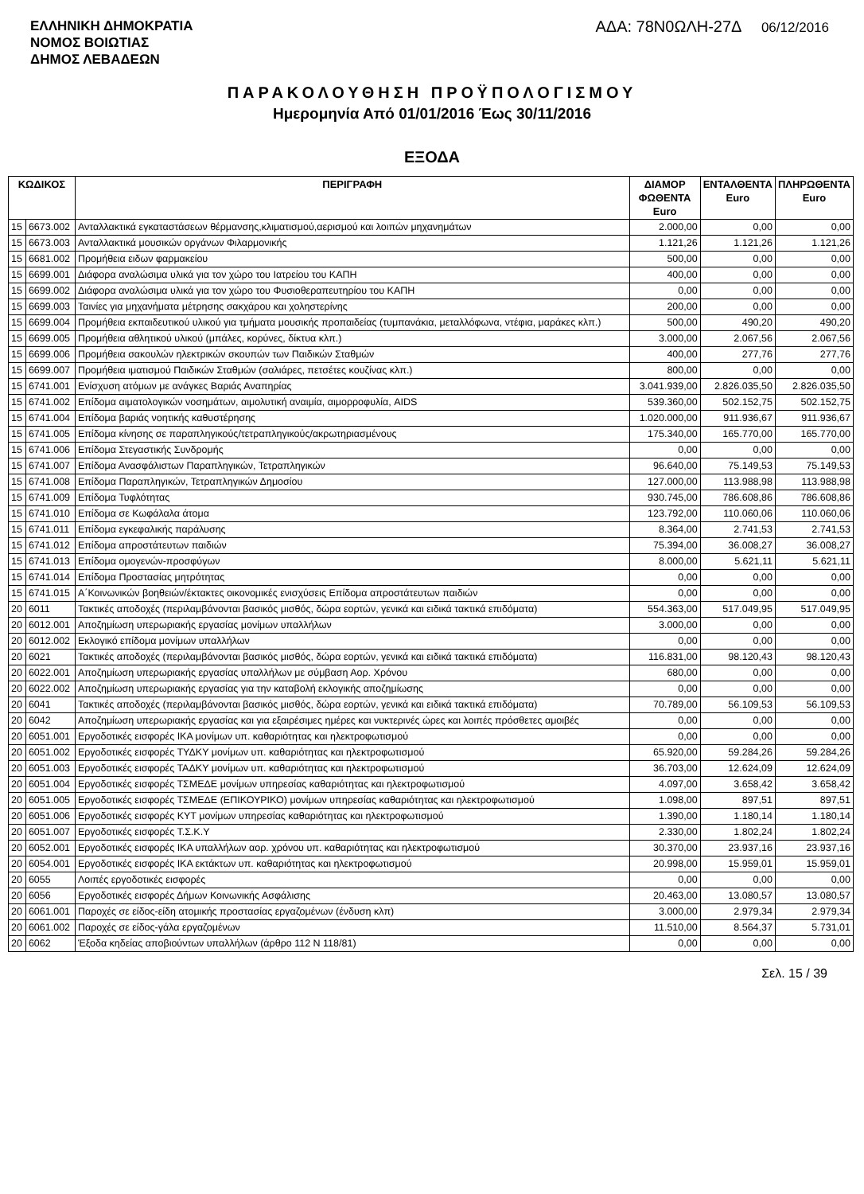ΕΛΛΗΝΙΚΗ ΔΗΜΟΚΡΑΤΙΑ
ΝΟΜΟΣ ΒΟΙΩΤΙΑΣ
ΔΗΜΟΣ ΛΕΒΑΔΕΩΝ
ΑΔΑ: 78Ν0ΩΛΗ-27Δ 06/12/2016
ΠΑΡΑΚΟΛΟΥΘΗΣΗ ΠΡΟΫΠΟΛΟΓΙΣΜΟΥ
Ημερομηνία Από 01/01/2016 Έως 30/11/2016
ΕΞΟΔΑ
| ΚΩΔΙΚΟΣ | | ΠΕΡΙΓΡΑΦΗ | ΔΙΑΜΟΡ ΦΩΘΕΝΤΑ Euro | ΕΝΤΑΛΘΕΝΤΑ Euro | ΠΛΗΡΩΘΕΝΤΑ Euro |
| --- | --- | --- | --- | --- | --- |
| 15 | 6673.002 | Ανταλλακτικά εγκαταστάσεων θέρμανσης,κλιματισμού,αερισμού και λοιπών μηχανημάτων | 2.000,00 | 0,00 | 0,00 |
| 15 | 6673.003 | Ανταλλακτικά μουσικών οργάνων Φιλαρμονικής | 1.121,26 | 1.121,26 | 1.121,26 |
| 15 | 6681.002 | Προμήθεια ειδων φαρμακείου | 500,00 | 0,00 | 0,00 |
| 15 | 6699.001 | Διάφορα αναλώσιμα υλικά για τον χώρο του Ιατρείου του ΚΑΠΗ | 400,00 | 0,00 | 0,00 |
| 15 | 6699.002 | Διάφορα αναλώσιμα υλικά για τον χώρο του Φυσιοθεραπευτηρίου του ΚΑΠΗ | 0,00 | 0,00 | 0,00 |
| 15 | 6699.003 | Ταινίες για μηχανήματα μέτρησης σακχάρου και χολη­στερίνης | 200,00 | 0,00 | 0,00 |
| 15 | 6699.004 | Προμήθεια εκπαιδευτικού υλικού για τμήματα μουσικής προπαιδείας (τυμπανάκια, μεταλλόφωνα, ντέφια, μαράκες κλπ.) | 500,00 | 490,20 | 490,20 |
| 15 | 6699.005 | Προμήθεια αθλητικού υλικού (μπάλες, κορύνες, δίκτυα κλπ.) | 3.000,00 | 2.067,56 | 2.067,56 |
| 15 | 6699.006 | Προμήθεια σακουλών ηλεκτρικών σκουπών των Παιδικών Σταθμών | 400,00 | 277,76 | 277,76 |
| 15 | 6699.007 | Προμήθεια ιματισμού Παιδικών Σταθμών (σαλιάρες, πετσέτες κουζίνας κλπ.) | 800,00 | 0,00 | 0,00 |
| 15 | 6741.001 | Ενίσχυση ατόμων με ανάγκες Βαριάς Αναπηρίας | 3.041.939,00 | 2.826.035,50 | 2.826.035,50 |
| 15 | 6741.002 | Επίδομα αιματολογικών νοσημάτων, αιμολυτική αναιμία, αιμορροφυλία, AIDS | 539.360,00 | 502.152,75 | 502.152,75 |
| 15 | 6741.004 | Επίδομα βαριάς νοητικής καθυστέρησης | 1.020.000,00 | 911.936,67 | 911.936,67 |
| 15 | 6741.005 | Επίδομα κίνησης σε παραπληγικούς/τετραπληγικούς/ακρωτηριασμένους | 175.340,00 | 165.770,00 | 165.770,00 |
| 15 | 6741.006 | Επίδομα Στεγαστικής Συνδρομής | 0,00 | 0,00 | 0,00 |
| 15 | 6741.007 | Επίδομα Ανασφάλιστων Παραπληγικών, Τετραπληγικών | 96.640,00 | 75.149,53 | 75.149,53 |
| 15 | 6741.008 | Επίδομα Παραπληγικών, Τετραπληγικών Δημοσίου | 127.000,00 | 113.988,98 | 113.988,98 |
| 15 | 6741.009 | Επίδομα Τυφλότητας | 930.745,00 | 786.608,86 | 786.608,86 |
| 15 | 6741.010 | Επίδομα σε Κωφάλαλα άτομα | 123.792,00 | 110.060,06 | 110.060,06 |
| 15 | 6741.011 | Επίδομα εγκεφαλικής παράλυσης | 8.364,00 | 2.741,53 | 2.741,53 |
| 15 | 6741.012 | Επίδομα απροστάτευτων παιδιών | 75.394,00 | 36.008,27 | 36.008,27 |
| 15 | 6741.013 | Επίδομα ομογενών-προσφύγων | 8.000,00 | 5.621,11 | 5.621,11 |
| 15 | 6741.014 | Επίδομα Προστασίας μητρότητας | 0,00 | 0,00 | 0,00 |
| 15 | 6741.015 | Α΄Κοινωνικών βοηθειών/έκτακτες οικονομικές ενισχύσεις Επίδομα απροστάτευτων παιδιών | 0,00 | 0,00 | 0,00 |
| 20 | 6011 | Τακτικές αποδοχές (περιλαμβάνονται βασικός μισθός, δώρα εορτών, γενικά και ειδικά τακτικά επιδόματα) | 554.363,00 | 517.049,95 | 517.049,95 |
| 20 | 6012.001 | Αποζημίωση υπερωριακής εργασίας μονίμων υπαλλήλων | 3.000,00 | 0,00 | 0,00 |
| 20 | 6012.002 | Εκλογικό επίδομα μονίμων υπαλλήλων | 0,00 | 0,00 | 0,00 |
| 20 | 6021 | Τακτικές αποδοχές (περιλαμβάνονται βασικός μισθός, δώρα εορτών, γενικά και ειδικά τακτικά επιδόματα) | 116.831,00 | 98.120,43 | 98.120,43 |
| 20 | 6022.001 | Αποζημίωση υπερωριακής εργασίας υπαλλήλων με σύμβαση Αορ. Χρόνου | 680,00 | 0,00 | 0,00 |
| 20 | 6022.002 | Αποζημίωση υπερωριακής εργασίας για την καταβολή εκλογικής αποζημίωσης | 0,00 | 0,00 | 0,00 |
| 20 | 6041 | Τακτικές αποδοχές (περιλαμβάνονται βασικός μισθός, δώρα εορτών, γενικά και ειδικά τακτικά επιδόματα) | 70.789,00 | 56.109,53 | 56.109,53 |
| 20 | 6042 | Αποζημίωση υπερωριακής εργασίας και για εξαιρέσιμες ημέρες και νυκτερινές ώρες και λοιπές πρόσθετες αμοιβές | 0,00 | 0,00 | 0,00 |
| 20 | 6051.001 | Εργοδοτικές εισφορές ΙΚΑ μονίμων υπ. καθαριότητας και ηλεκτροφωτισμού | 0,00 | 0,00 | 0,00 |
| 20 | 6051.002 | Εργοδοτικές εισφορές ΤΥΔΚΥ μονίμων υπ. καθαριότητας και ηλεκτροφωτισμού | 65.920,00 | 59.284,26 | 59.284,26 |
| 20 | 6051.003 | Εργοδοτικές εισφορές ΤΑΔΚΥ μονίμων υπ. καθαριότητας και ηλεκτροφωτισμού | 36.703,00 | 12.624,09 | 12.624,09 |
| 20 | 6051.004 | Εργοδοτικές εισφορές ΤΣΜΕΔΕ μονίμων υπηρεσίας καθαριότητας και ηλεκτροφωτισμού | 4.097,00 | 3.658,42 | 3.658,42 |
| 20 | 6051.005 | Εργοδοτικές εισφορές ΤΣΜΕΔΕ (ΕΠΙΚΟΥΡΙΚΟ) μονίμων υπηρεσίας καθαριότητας και ηλεκτροφωτισμού | 1.098,00 | 897,51 | 897,51 |
| 20 | 6051.006 | Εργοδοτικές εισφορές ΚΥΤ μονίμων υπηρεσίας καθαριότητας και ηλεκτροφωτισμού | 1.390,00 | 1.180,14 | 1.180,14 |
| 20 | 6051.007 | Εργοδοτικές εισφορές Τ.Σ.Κ.Υ | 2.330,00 | 1.802,24 | 1.802,24 |
| 20 | 6052.001 | Εργοδοτικές εισφορές ΙΚΑ υπαλλήλων αορ. χρόνου υπ. καθαριότητας και ηλεκτροφωτισμού | 30.370,00 | 23.937,16 | 23.937,16 |
| 20 | 6054.001 | Εργοδοτικές εισφορές ΙΚΑ εκτάκτων υπ. καθαριότητας και ηλεκτροφωτισμού | 20.998,00 | 15.959,01 | 15.959,01 |
| 20 | 6055 | Λοιπές εργοδοτικές εισφορές | 0,00 | 0,00 | 0,00 |
| 20 | 6056 | Εργοδοτικές εισφορές Δήμων Κοινωνικής Ασφάλισης | 20.463,00 | 13.080,57 | 13.080,57 |
| 20 | 6061.001 | Παροχές σε είδος-είδη ατομικής προστασίας εργαζομένων (ένδυση κλπ) | 3.000,00 | 2.979,34 | 2.979,34 |
| 20 | 6061.002 | Παροχές σε είδος-γάλα εργαζομένων | 11.510,00 | 8.564,37 | 5.731,01 |
| 20 | 6062 | Έξοδα κηδείας αποβιούντων υπαλλήλων (άρθρο 112 Ν 118/81) | 0,00 | 0,00 | 0,00 |
Σελ. 15 / 39